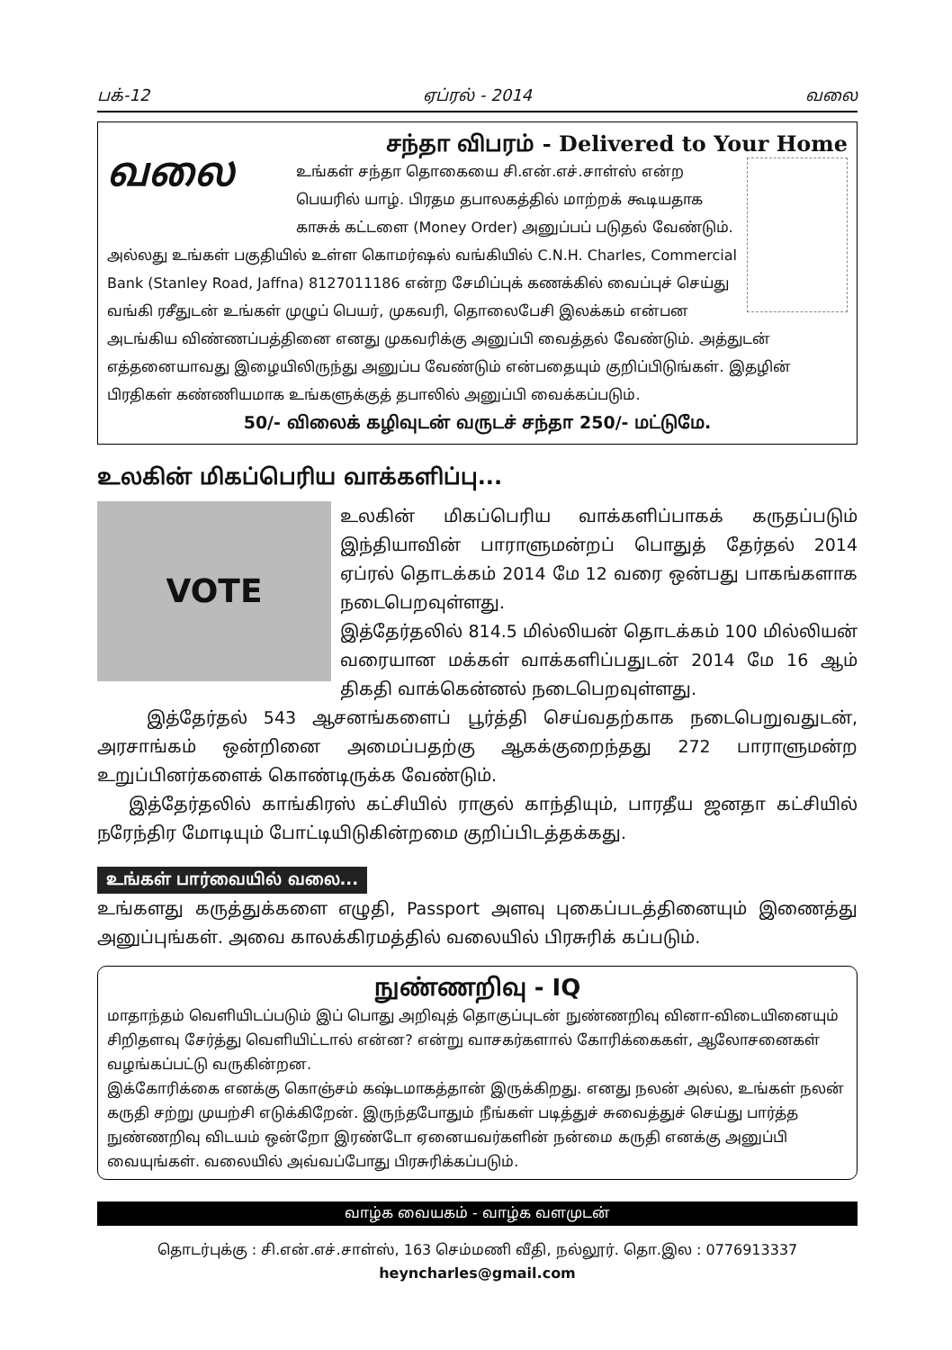பக்-12 ஏப்ரல் - 2014 வலை
சந்தா விபரம் - Delivered to Your Home
வலை
உங்கள் சந்தா தொகையை சி.என்.எச்.சாள்ஸ் என்ற பெயரில் யாழ். பிரதம தபாலகத்தில் மாற்றக் கூடியதாக காசுக் கட்டளை (Money Order) அனுப்பப் படுதல் வேண்டும். அல்லது உங்கள் பகுதியில் உள்ள கொமர்ஷல் வங்கியில் C.N.H. Charles, Commercial Bank (Stanley Road, Jaffna) 8127011186 என்ற சேமிப்புக் கணக்கில் வைப்புச் செய்து வங்கி ரசீதுடன் உங்கள் முழுப் பெயர், முகவரி, தொலைபேசி இலக்கம் என்பன அடங்கிய விண்ணப்பத்தினை எனது முகவரிக்கு அனுப்பி வைத்தல் வேண்டும். அத்துடன் எத்தனையாவது இழையிலிருந்து அனுப்ப வேண்டும் என்பதையும் குறிப்பிடுங்கள். இதழின் பிரதிகள் கண்ணியமாக உங்களுக்குத் தபாலில் அனுப்பி வைக்கப்படும்.
50/- விலைக் கழிவுடன் வருடச் சந்தா 250/- மட்டுமே.
உலகின் மிகப்பெரிய வாக்களிப்பு...
VOTE
உலகின் மிகப்பெரிய வாக்களிப்பாகக் கருதப்படும் இந்தியாவின் பாராளுமன்றப் பொதுத் தேர்தல் 2014 ஏப்ரல் தொடக்கம் 2014 மே 12 வரை ஒன்பது பாகங்களாக நடைபெறவுள்ளது.
இத்தேர்தலில் 814.5 மில்லியன் தொடக்கம் 100 மில்லியன் வரையான மக்கள் வாக்களிப்பதுடன் 2014 மே 16 ஆம் திகதி வாக்கென்னல் நடைபெறவுள்ளது.
இத்தேர்தல் 543 ஆசனங்களைப் பூர்த்தி செய்வதற்காக நடைபெறுவதுடன், அரசாங்கம் ஒன்றினை அமைப்பதற்கு ஆகக்குறைந்தது 272 பாராளுமன்ற உறுப்பினர்களைக் கொண்டிருக்க வேண்டும்.
இத்தேர்தலில் காங்கிரஸ் கட்சியில் ராகுல் காந்தியும், பாரதீய ஜனதா கட்சியில் நரேந்திர மோடியும் போட்டியிடுகின்றமை குறிப்பிடத்தக்கது.
உங்கள் பார்வையில் வலை...
உங்களது கருத்துக்களை எழுதி, Passport அளவு புகைப்படத்தினையும் இணைத்து அனுப்புங்கள். அவை காலக்கிரமத்தில் வலையில் பிரசுரிக் கப்படும்.
நுண்ணறிவு - IQ
மாதாந்தம் வெளியிடப்படும் இப் பொது அறிவுத் தொகுப்புடன் நுண்ணறிவு வினா-விடையினையும் சிறிதளவு சேர்த்து வெளியிட்டால் என்ன? என்று வாசகர்களால் கோரிக்கைகள், ஆலோசனைகள் வழங்கப்பட்டு வருகின்றன.
இக்கோரிக்கை எனக்கு கொஞ்சம் கஷ்டமாகத்தான் இருக்கிறது. எனது நலன் அல்ல, உங்கள் நலன் கருதி சற்று முயற்சி எடுக்கிறேன். இருந்தபோதும் நீங்கள் படித்துச் சுவைத்துச் செய்து பார்த்த நுண்ணறிவு விடயம் ஒன்றோ இரண்டோ ஏனையவர்களின் நன்மை கருதி எனக்கு அனுப்பி வையுங்கள். வலையில் அவ்வப்போது பிரசுரிக்கப்படும்.
வாழ்க வையகம் - வாழ்க வளமுடன்
தொடர்புக்கு : சி.என்.எச்.சாள்ஸ், 163 செம்மணி வீதி, நல்லூர். தொ.இல : 0776913337
heyncharles@gmail.com